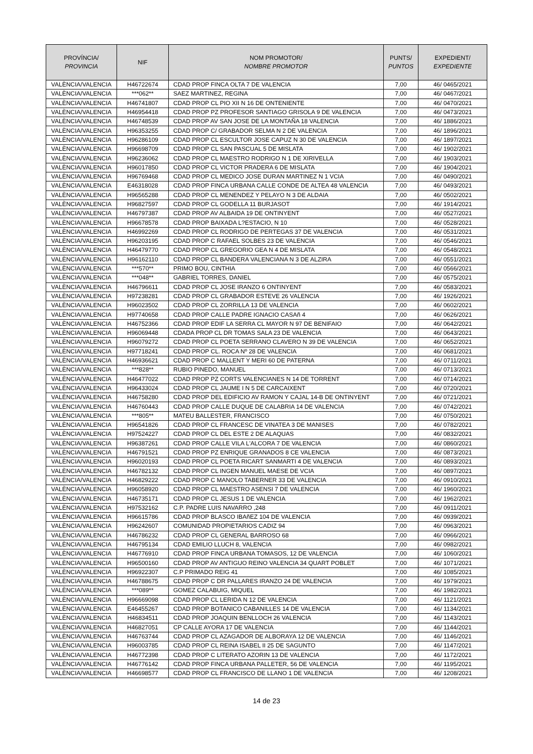| PROVÍNCIA/ PROVINCIA | NIF | NOM PROMOTOR/ NOMBRE PROMOTOR | PUNTS/ PUNTOS | EXPEDIENT/ EXPEDIENTE |
| --- | --- | --- | --- | --- |
| VALÈNCIA/VALENCIA | H46722674 | CDAD PROP FINCA OLTA 7 DE VALENCIA | 7,00 | 46/ 0465/2021 |
| VALÈNCIA/VALENCIA | ***062** | SAEZ MARTINEZ, REGINA | 7,00 | 46/ 0467/2021 |
| VALÈNCIA/VALENCIA | H46741807 | CDAD PROP CL PIO XII N 16 DE ONTENIENTE | 7,00 | 46/ 0470/2021 |
| VALÈNCIA/VALENCIA | H46954418 | CDAD PROP PZ PROFESOR SANTIAGO GRISOLA 9 DE VALENCIA | 7,00 | 46/ 0473/2021 |
| VALÈNCIA/VALENCIA | H46748539 | CDAD PROP AV SAN JOSE DE LA MONTAÑA 18 VALENCIA | 7,00 | 46/ 1886/2021 |
| VALÈNCIA/VALENCIA | H96353255 | CDAD PROP C/ GRABADOR SELMA N 2 DE VALENCIA | 7,00 | 46/ 1896/2021 |
| VALÈNCIA/VALENCIA | H96286109 | CDAD PROP CL ESCULTOR JOSE CAPUZ N 30 DE VALENCIA | 7,00 | 46/ 1897/2021 |
| VALÈNCIA/VALENCIA | H96698709 | CDAD PROP CL SAN PASCUAL 5 DE MISLATA | 7,00 | 46/ 1902/2021 |
| VALÈNCIA/VALENCIA | H96236062 | CDAD PROP CL MAESTRO RODRIGO N 1 DE XIRIVELLA | 7,00 | 46/ 1903/2021 |
| VALÈNCIA/VALENCIA | H96017850 | CDAD PROP CL VICTOR PRADERA 6 DE MISLATA | 7,00 | 46/ 1904/2021 |
| VALÈNCIA/VALENCIA | H96769468 | CDAD PROP CL MEDICO JOSE DURAN MARTINEZ N 1 VCIA | 7,00 | 46/ 0490/2021 |
| VALÈNCIA/VALENCIA | E46318028 | CDAD PROP FINCA URBANA CALLE CONDE DE ALTEA 48 VALENCIA | 7,00 | 46/ 0493/2021 |
| VALÈNCIA/VALENCIA | H96565288 | CDAD PROP CL MENENDEZ Y PELAYO N 3 DE ALDAIA | 7,00 | 46/ 0502/2021 |
| VALÈNCIA/VALENCIA | H96827597 | CDAD PROP CL GODELLA 11 BURJASOT | 7,00 | 46/ 1914/2021 |
| VALÈNCIA/VALENCIA | H46797387 | CDAD PROP AV ALBAIDA 19 DE ONTINYENT | 7,00 | 46/ 0527/2021 |
| VALÈNCIA/VALENCIA | H96678578 | CDAD PROP BAIXADA L?ESTACIO, N 10 | 7,00 | 46/ 0528/2021 |
| VALÈNCIA/VALENCIA | H46992269 | CDAD PROP CL RODRIGO DE PERTEGAS 37 DE VALENCIA | 7,00 | 46/ 0531/2021 |
| VALÈNCIA/VALENCIA | H96203195 | CDAD PROP C RAFAEL SOLBES 23 DE VALENCIA | 7,00 | 46/ 0546/2021 |
| VALÈNCIA/VALENCIA | H46479770 | CDAD PROP CL GREGORIO GEA N 4 DE MISLATA | 7,00 | 46/ 0548/2021 |
| VALÈNCIA/VALENCIA | H96162110 | CDAD PROP CL BANDERA VALENCIANA N 3 DE ALZIRA | 7,00 | 46/ 0551/2021 |
| VALÈNCIA/VALENCIA | ***570** | PRIMO BOU, CINTHIA | 7,00 | 46/ 0566/2021 |
| VALÈNCIA/VALENCIA | ***048** | GABRIEL TORRES, DANIEL | 7,00 | 46/ 0575/2021 |
| VALÈNCIA/VALENCIA | H46796611 | CDAD PROP CL JOSE IRANZO 6 ONTINYENT | 7,00 | 46/ 0583/2021 |
| VALÈNCIA/VALENCIA | H97238281 | CDAD PROP CL GRABADOR ESTEVE 26 VALENCIA | 7,00 | 46/ 1926/2021 |
| VALÈNCIA/VALENCIA | H96023502 | CDAD PROP CL ZORRILLA 13 DE VALENCIA | 7,00 | 46/ 0602/2021 |
| VALÈNCIA/VALENCIA | H97740658 | CDAD PROP CALLE PADRE IGNACIO CASAñ 4 | 7,00 | 46/ 0626/2021 |
| VALÈNCIA/VALENCIA | H46752366 | CDAD PROP EDIF LA SERRA CL MAYOR N 97 DE BENIFAIO | 7,00 | 46/ 0642/2021 |
| VALÈNCIA/VALENCIA | H96069448 | CDADA PROP CL DR TOMAS SALA 23 DE VALENCIA | 7,00 | 46/ 0643/2021 |
| VALÈNCIA/VALENCIA | H96079272 | CDAD PROP CL POETA SERRANO CLAVERO N 39 DE VALENCIA | 7,00 | 46/ 0652/2021 |
| VALÈNCIA/VALENCIA | H97718241 | CDAD PROP CL. ROCA Nº 28 DE VALENCIA | 7,00 | 46/ 0681/2021 |
| VALÈNCIA/VALENCIA | H46936621 | CDAD PROP C MALLENT Y MERI 60 DE PATERNA | 7,00 | 46/ 0711/2021 |
| VALÈNCIA/VALENCIA | ***828** | RUBIO PINEDO, MANUEL | 7,00 | 46/ 0713/2021 |
| VALÈNCIA/VALENCIA | H46477022 | CDAD PROP PZ CORTS VALENCIANES N 14 DE TORRENT | 7,00 | 46/ 0714/2021 |
| VALÈNCIA/VALENCIA | H96433024 | CDAD PROP CL JAUME I N 5 DE CARCAIXENT | 7,00 | 46/ 0720/2021 |
| VALÈNCIA/VALENCIA | H46758280 | CDAD PROP DEL EDIFICIO AV RAMON Y CAJAL 14-B DE ONTINYENT | 7,00 | 46/ 0721/2021 |
| VALÈNCIA/VALENCIA | H46760443 | CDAD PROP CALLE DUQUE DE CALABRIA 14 DE VALENCIA | 7,00 | 46/ 0742/2021 |
| VALÈNCIA/VALENCIA | ***805** | MATEU BALLESTER, FRANCISCO | 7,00 | 46/ 0750/2021 |
| VALÈNCIA/VALENCIA | H96541826 | CDAD PROP CL FRANCESC DE VINATEA 3 DE MANISES | 7,00 | 46/ 0782/2021 |
| VALÈNCIA/VALENCIA | H97524227 | CDAD PROP CL DEL ESTE 2 DE ALAQUAS | 7,00 | 46/ 0832/2021 |
| VALÈNCIA/VALENCIA | H96387261 | CDAD PROP CALLE VILA L'ALCORA 7 DE VALENCIA | 7,00 | 46/ 0860/2021 |
| VALÈNCIA/VALENCIA | H46791521 | CDAD PROP PZ ENRIQUE GRANADOS 8 CE VALENCIA | 7,00 | 46/ 0873/2021 |
| VALÈNCIA/VALENCIA | H96020193 | CDAD PROP CL POETA RICART SANMARTI 4 DE VALENCIA | 7,00 | 46/ 0893/2021 |
| VALÈNCIA/VALENCIA | H46782132 | CDAD PROP CL INGEN MANUEL MAESE DE VCIA | 7,00 | 46/ 0897/2021 |
| VALÈNCIA/VALENCIA | H46829222 | CDAD PROP C MANOLO TABERNER 33 DE VALENCIA | 7,00 | 46/ 0910/2021 |
| VALÈNCIA/VALENCIA | H96058920 | CDAD PROP CL MAESTRO ASENSI 7 DE VALENCIA | 7,00 | 46/ 1960/2021 |
| VALÈNCIA/VALENCIA | H46735171 | CDAD PROP CL JESUS 1 DE VALENCIA | 7,00 | 46/ 1962/2021 |
| VALÈNCIA/VALENCIA | H97532162 | C.P. PADRE LUIS NAVARRO ,248 | 7,00 | 46/ 0911/2021 |
| VALÈNCIA/VALENCIA | H96615786 | CDAD PROP BLASCO IBAñEZ 104 DE VALENCIA | 7,00 | 46/ 0939/2021 |
| VALÈNCIA/VALENCIA | H96242607 | COMUNIDAD PROPIETARIOS CADIZ 94 | 7,00 | 46/ 0963/2021 |
| VALÈNCIA/VALENCIA | H46786232 | CDAD PROP CL GENERAL BARROSO 68 | 7,00 | 46/ 0966/2021 |
| VALÈNCIA/VALENCIA | H46795134 | CDAD EMILIO LLUCH 8, VALENCIA | 7,00 | 46/ 0982/2021 |
| VALÈNCIA/VALENCIA | H46776910 | CDAD PROP FINCA URBANA TOMASOS, 12 DE VALENCIA | 7,00 | 46/ 1060/2021 |
| VALÈNCIA/VALENCIA | H96500160 | CDAD PROP AV ANTIGUO REINO VALENCIA 34 QUART POBLET | 7,00 | 46/ 1071/2021 |
| VALÈNCIA/VALENCIA | H96922307 | C.P PRIMADO REIG 41 | 7,00 | 46/ 1085/2021 |
| VALÈNCIA/VALENCIA | H46788675 | CDAD PROP C DR PALLARES IRANZO 24 DE VALENCIA | 7,00 | 46/ 1979/2021 |
| VALÈNCIA/VALENCIA | ***089** | GOMEZ CALABUIG, MIQUEL | 7,00 | 46/ 1982/2021 |
| VALÈNCIA/VALENCIA | H96669098 | CDAD PROP CL LERIDA N 12 DE VALENCIA | 7,00 | 46/ 1121/2021 |
| VALÈNCIA/VALENCIA | E46455267 | CDAD PROP BOTANICO CABANILLES 14 DE VALENCIA | 7,00 | 46/ 1134/2021 |
| VALÈNCIA/VALENCIA | H46834511 | CDAD PROP JOAQUIN BENLLOCH 26 VALENCIA | 7,00 | 46/ 1143/2021 |
| VALÈNCIA/VALENCIA | H46827051 | CP CALLE AYORA 17 DE VALENCIA | 7,00 | 46/ 1144/2021 |
| VALÈNCIA/VALENCIA | H46763744 | CDAD PROP CL AZAGADOR DE ALBORAYA 12 DE VALENCIA | 7,00 | 46/ 1146/2021 |
| VALÈNCIA/VALENCIA | H96003785 | CDAD PROP CL REINA ISABEL II 25 DE SAGUNTO | 7,00 | 46/ 1147/2021 |
| VALÈNCIA/VALENCIA | H46772398 | CDAD PROP C LITERATO AZORIN 13 DE VALENCIA | 7,00 | 46/ 1172/2021 |
| VALÈNCIA/VALENCIA | H46776142 | CDAD PROP FINCA URBANA PALLETER, 56 DE VALENCIA | 7,00 | 46/ 1195/2021 |
| VALÈNCIA/VALENCIA | H46698577 | CDAD PROP CL FRANCISCO DE LLANO 1 DE VALENCIA | 7,00 | 46/ 1208/2021 |
14 de 23